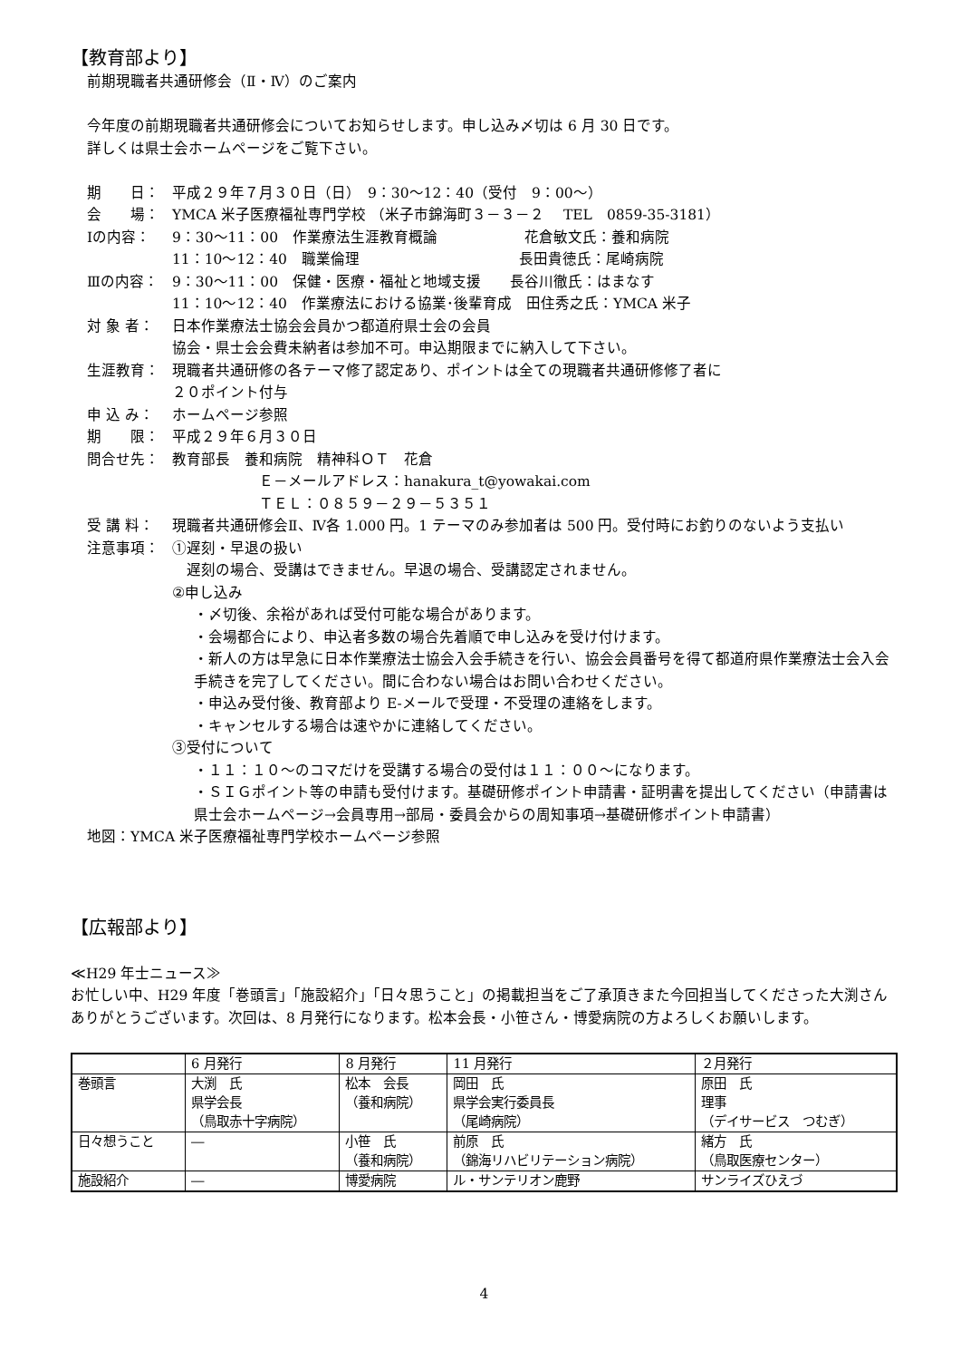【教育部より】
前期現職者共通研修会（Ⅱ・Ⅳ）のご案内
今年度の前期現職者共通研修会についてお知らせします。申し込み〆切は 6 月 30 日です。
詳しくは県士会ホームページをご覧下さい。
期　　日： 平成２９年７月３０日（日）　9：30～12：40（受付　9：00～）
会　　場： YMCA 米子医療福祉専門学校 （米子市錦海町３－３－２　 TEL　0859-35-3181）
Ⅰの内容： 9：30～11：00　作業療法生涯教育概論　　　　　　花倉敏文氏：養和病院
11：10～12：40　職業倫理　　　　　　　　　　　長田貴徳氏：尾崎病院
Ⅲの内容： 9：30～11：00　保健・医療・福祉と地域支援　　長谷川徹氏：はまなす
11：10～12：40　作業療法における協業･後輩育成　田住秀之氏：YMCA 米子
対 象 者： 日本作業療法士協会会員かつ都道府県士会の会員
協会・県士会会費未納者は参加不可。申込期限までに納入して下さい。
生涯教育： 現職者共通研修の各テーマ修了認定あり、ポイントは全ての現職者共通研修修了者に
２０ポイント付与
申 込 み： ホームページ参照
期　　限： 平成２９年６月３０日
問合せ先： 教育部長　養和病院　精神科ＯＴ　花倉
Ｅ－メールアドレス：hanakura_t@yowakai.com
ＴＥＬ：０８５９－２９－５３５１
受 講 料： 現職者共通研修会Ⅱ、Ⅳ各 1.000 円。1 テーマのみ参加者は 500 円。受付時にお釣りのないよう支払い
注意事項： ①遅刻・早退の扱い
　遅刻の場合、受講はできません。早退の場合、受講認定されません。
②申し込み
・〆切後、余裕があれば受付可能な場合があります。
・会場都合により、申込者多数の場合先着順で申し込みを受け付けます。
・新人の方は早急に日本作業療法士協会入会手続きを行い、協会会員番号を得て都道府県作業療法士会入会手続きを完了してください。間に合わない場合はお問い合わせください。
・申込み受付後、教育部より E-メールで受理・不受理の連絡をします。
・キャンセルする場合は速やかに連絡してください。
③受付について
・１１：１０～のコマだけを受講する場合の受付は１１：００～になります。
・ＳＩＧポイント等の申請も受付けます。基礎研修ポイント申請書・証明書を提出してください（申請書は県士会ホームページ→会員専用→部局・委員会からの周知事項→基礎研修ポイント申請書）
地図：YMCA 米子医療福祉専門学校ホームページ参照
【広報部より】
≪H29 年士ニュース≫
お忙しい中、H29 年度「巻頭言」「施設紹介」「日々思うこと」の掲載担当をご了承頂きまた今回担当してくださった大渕さんありがとうございます。次回は、8 月発行になります。松本会長・小笹さん・博愛病院の方よろしくお願いします。
| | 6 月発行 | 8 月発行 | 11 月発行 | ２月発行 |
| 巻頭言 | 大渕 氏 県学会長 （鳥取赤十字病院） | 松本 会長 （養和病院） | 岡田 氏 県学会実行委員長 （尾崎病院） | 原田 氏 理事 （デイサービス つむぎ） |
| 日々想うこと | ― | 小笹 氏 （養和病院） | 前原 氏 （錦海リハビリテーション病院） | 緒方 氏 （鳥取医療センター） |
| 施設紹介 | ― | 博愛病院 | ル・サンテリオン鹿野 | サンライズひえづ |
4